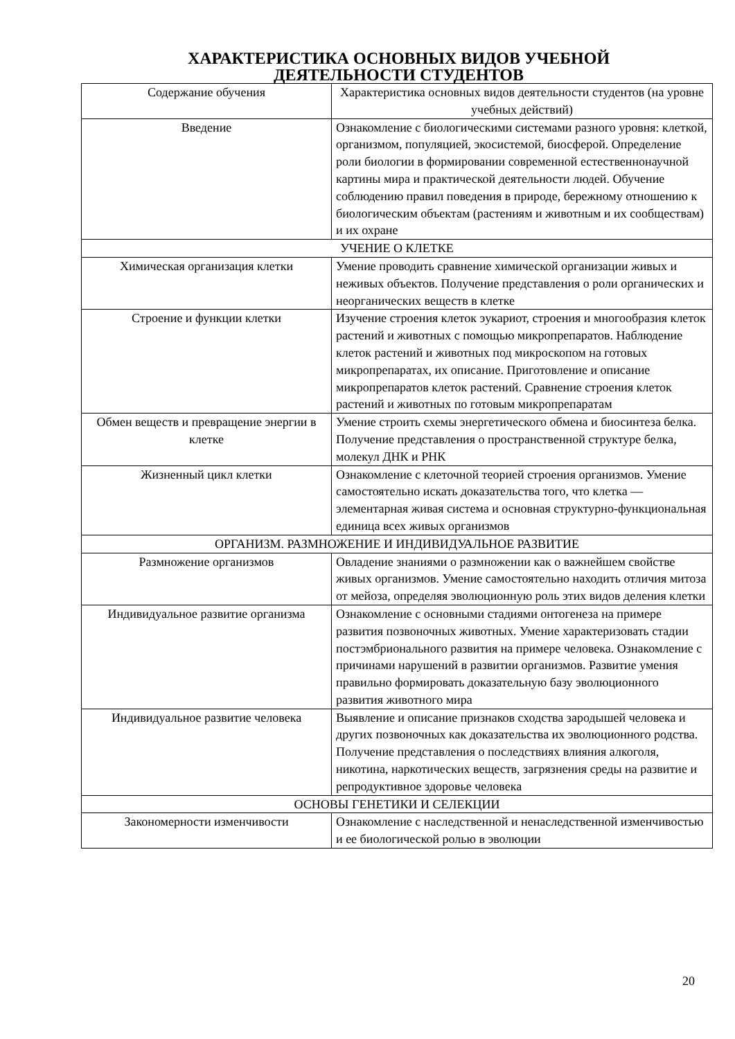ХАРАКТЕРИСТИКА ОСНОВНЫХ ВИДОВ УЧЕБНОЙ
ДЕЯТЕЛЬНОСТИ СТУДЕНТОВ
| Содержание обучения | Характеристика основных видов деятельности студентов (на уровне учебных действий) |
| Введение | Ознакомление с биологическими системами разного уровня: клеткой, организмом, популяцией, экосистемой, биосферой. Определение роли биологии в формировании современной естественнонаучной картины мира и практической деятельности людей. Обучение соблюдению правил поведения в природе, бережному отношению к биологическим объектам (растениям и животным и их сообществам) и их охране |
| УЧЕНИЕ О КЛЕТКЕ | |
| Химическая организация клетки | Умение проводить сравнение химической организации живых и неживых объектов. Получение представления о роли органических и неорганических веществ в клетке |
| Строение и функции клетки | Изучение строения клеток эукариот, строения и многообразия клеток растений и животных с помощью микропрепаратов. Наблюдение клеток растений и животных под микроскопом на готовых микропрепаратах, их описание. Приготовление и описание микропрепаратов клеток растений. Сравнение строения клеток растений и животных по готовым микропрепаратам |
| Обмен веществ и превращение энергии в клетке | Умение строить схемы энергетического обмена и биосинтеза белка. Получение представления о пространственной структуре белка, молекул ДНК и РНК |
| Жизненный цикл клетки | Ознакомление с клеточной теорией строения организмов. Умение самостоятельно искать доказательства того, что клетка — элементарная живая система и основная структурно-функциональная единица всех живых организмов |
| ОРГАНИЗМ. РАЗМНОЖЕНИЕ И ИНДИВИДУАЛЬНОЕ РАЗВИТИЕ | |
| Размножение организмов | Овладение знаниями о размножении как о важнейшем свойстве живых организмов. Умение самостоятельно находить отличия митоза от мейоза, определяя эволюционную роль этих видов деления клетки |
| Индивидуальное развитие организма | Ознакомление с основными стадиями онтогенеза на примере развития позвоночных животных. Умение характеризовать стадии постэмбрионального развития на примере человека. Ознакомление с причинами нарушений в развитии организмов. Развитие умения правильно формировать доказательную базу эволюционного развития животного мира |
| Индивидуальное развитие человека | Выявление и описание признаков сходства зародышей человека и других позвоночных как доказательства их эволюционного родства. Получение представления о последствиях влияния алкоголя, никотина, наркотических веществ, загрязнения среды на развитие и репродуктивное здоровье человека |
| ОСНОВЫ ГЕНЕТИКИ И СЕЛЕКЦИИ | |
| Закономерности изменчивости | Ознакомление с наследственной и ненаследственной изменчивостью и ее биологической ролью в эволюции |
20